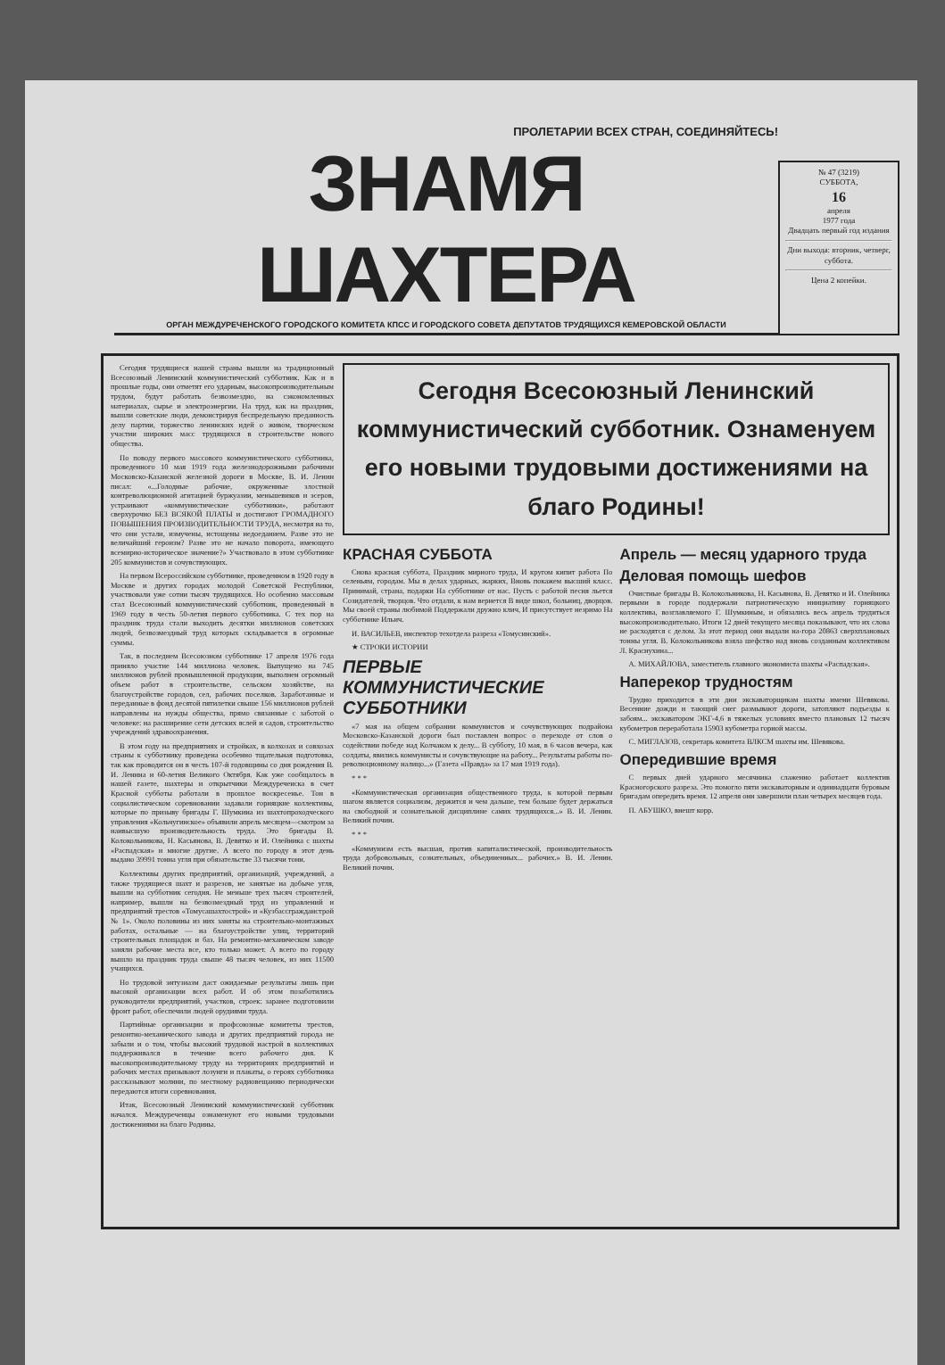ПРОЛЕТАРИИ ВСЕХ СТРАН, СОЕДИНЯЙТЕСЬ!
ЗНАМЯ ШАХТЕРА
ОРГАН МЕЖДУРЕЧЕНСКОГО ГОРОДСКОГО КОМИТЕТА КПСС И ГОРОДСКОГО СОВЕТА ДЕПУТАТОВ ТРУДЯЩИХСЯ КЕМЕРОВСКОЙ ОБЛАСТИ
№ 47 (3219)
СУББОТА,
16
апреля
1977 года
Двадцать первый год издания
Дни выхода: вторник, четверг, суббота.
Цена 2 копейки.
Сегодня трудящиеся нашей страны вышли на традиционный Всесоюзный Ленинский коммунистический субботник. Как и в прошлые годы, они отметят его ударным, высокопроизводительным трудом, будут работать безвозмездно, на сэкономленных материалах, сырье и электроэнергии. На труд, как на праздник, вышли советские люди, демонстрируя беспредельную преданность делу партии, торжество ленинских идей о живом, творческом участии широких масс трудящихся в строительстве нового общества.
По поводу первого массового коммунистического субботника, проведенного 10 мая 1919 года железнодорожными рабочими Московско-Казанской железной дороги в Москве, В. И. Ленин писал: «...Голодные рабочие, окруженные злостной контреволюционной агитацией буржуазии, меньшевиков и эсеров, устраивают «коммунистические субботники», работают сверхурочно БЕЗ ВСЯКОЙ ПЛАТЫ и достигают ГРОМАДНОГО ПОВЫШЕНИЯ ПРОИЗВОДИТЕЛЬНОСТИ ТРУДА, несмотря на то, что они устали, измучены, истощены недоеданием. Разве это не величайший героизм? Разве это не начало поворота, имеющего всемирно-историческое значение?» Участвовало в этом субботнике 205 коммунистов и сочувствующих.
На первом Всероссийском субботнике, проведенном в 1920 году в Москве и других городах молодой Советской Республики, участвовали уже сотни тысяч трудящихся. Но особенно массовым стал Всесоюзный коммунистический субботник, проведенный в 1969 году в честь 50-летия первого субботника. С тех пор на праздник труда стали выходить десятки миллионов советских людей, безвозмездный труд которых складывается в огромные суммы.
Так, в последнем Всесоюзном субботнике 17 апреля 1976 года приняло участие 144 миллиона человек. Выпущено на 745 миллионов рублей промышленной продукции, выполнен огромный объем работ в строительстве, сельском хозяйстве, на благоустройстве городов, сел, рабочих поселков. Заработанные и переданные в фонд десятой пятилетки свыше 156 миллионов рублей направлены на нужды общества, прямо связанные с заботой о человеке: на расширение сети детских яслей и садов, строительство учреждений здравоохранения.
В этом году на предприятиях и стройках, в колхозах и совхозах страны к субботнику проведена особенно тщательная подготовка, так как проводится он в честь 107-й годовщины со дня рождения В. И. Ленина и 60-летия Великого Октября. Как уже сообщалось в нашей газете, шахтеры и открытчики Междуреченска в счет Красной субботы работали в прошлое воскресенье. Тон в социалистическом соревновании задавали горняцкие коллективы, которые по призыву бригады Г. Шумкина из шахтопроходческого управления «Кольчугинское» объявили апрель месяцем—смотром за наивысшую производительность труда. Это бригады В. Колокольникова, Н. Касьянова, В. Девятко и И. Олейника с шахты «Распадская» и многие другие. А всего по городу в этот день выдано 39991 тонна угля при обязательстве 33 тысячи тонн.
Коллективы других предприятий, организаций, учреждений, а также трудящиеся шахт и разрезов, не занятые на добыче угля, вышли на субботник сегодня. Не меньше трех тысяч строителей, например, вышли на безвозмездный труд из управлений и предприятий трестов «Томусашахтострой» и «Кузбассгражданстрой № 1». Около половины из них заняты на строительно-монтажных работах, остальные — на благоустройстве улиц, территорий строительных площадок и баз. На ремонтно-механическом заводе заняли рабочие места все, кто только может. А всего по городу вышло на праздник труда свыше 48 тысяч человек, из них 11500 учащихся.
Но трудовой энтузиазм даст ожидаемые результаты лишь при высокой организации всех работ. И об этом позаботились руководители предприятий, участков, строек: заранее подготовили фронт работ, обеспечили людей орудиями труда.
Партийные организации и профсоюзные комитеты трестов, ремонтно-механического завода и других предприятий города не забыли и о том, чтобы высокий трудовой настрой в коллективах поддерживался в течение всего рабочего дня. К высокопроизводительному труду на территориях предприятий и рабочих местах призывают лозунги и плакаты, о героях субботника рассказывают молнии, по местному радиовещанию периодически передаются итоги соревнования.
Итак, Всесоюзный Ленинский коммунистический субботник начался. Междуреченцы ознаменуют его новыми трудовыми достижениями на благо Родины.
Сегодня Всесоюзный Ленинский коммунистический субботник. Ознаменуем его новыми трудовыми достижениями на благо Родины!
КРАСНАЯ СУББОТА
Снова красная суббота, Праздник мирного труда, И кругом кипит работа По селеньям, городам. Мы в делах ударных, жарких, Вновь покажем высший класс. Принимай, страна, подарки На субботнике от нас. Пусть с работой песня льется Созидателей, творцов. Что отдали, к нам вернется В виде школ, больниц, дворцов. Мы своей страны любимой Поддержали дружно клич, И присутствует незримо На субботнике Ильич.
И. ВАСИЛЬЕВ, инспектор техотдела разреза «Томусинский».
★ СТРОКИ ИСТОРИИ
ПЕРВЫЕ КОММУНИСТИЧЕСКИЕ СУББОТНИКИ
«7 мая на общем собрании коммунистов и сочувствующих подрайона Московско-Казанской дороги был поставлен вопрос о переходе от слов о содействии победе над Колчаком к делу... В субботу, 10 мая, в 6 часов вечера, как солдаты, явились коммунисты и сочувствующие на работу... Результаты работы по-революционному налицо...» (Газета «Правда» за 17 мая 1919 года).
* * *
«Коммунистическая организация общественного труда, к которой первым шагом является социализм, держится и чем дальше, тем больше будет держаться на свободной и сознательной дисциплине самих трудящихся...» В. И. Ленин. Великий почин.
* * *
«Коммунизм есть высшая, против капиталистической, производительность труда добровольных, сознательных, объединенных... рабочих.» В. И. Ленин. Великий почин.
Апрель — месяц ударного труда
Деловая помощь шефов
Очистные бригады В. Колокольникова, Н. Касьянова, В. Девятко и И. Олейника первыми в городе поддержали патриотическую инициативу горняцкого коллектива, возглавляемого Г. Шумкиным, и обязались весь апрель трудиться высокопроизводительно. Итоги 12 дней текущего месяца показывают, что их слова не расходятся с делом. За этот период они выдали на-гора 20863 сверхплановых тонны угля. В. Колокольникова взяла шефство над вновь созданным коллективом Л. Краснухина...
А. МИХАЙЛОВА, заместитель главного экономиста шахты «Распадская».
Наперекор трудностям
Трудно приходится в эти дни экскаваторщикам шахты имени Шевякова. Весенние дожди и тающий снег размывают дороги, затопляют подъезды к забоям... экскаватором ЭКГ-4,6 в тяжелых условиях вместо плановых 12 тысяч кубометров переработала 15903 кубометра горной массы.
С. МИГЛАЗОВ, секретарь комитета ВЛКСМ шахты им. Шевякова.
Опередившие время
С первых дней ударного месячника слаженно работает коллектив Красногорского разреза. Это помогло пяти экскаваторным и одиннадцати буровым бригадам опередить время. 12 апреля они завершили план четырех месяцев года.
П. АБУШКО, внешт корр.